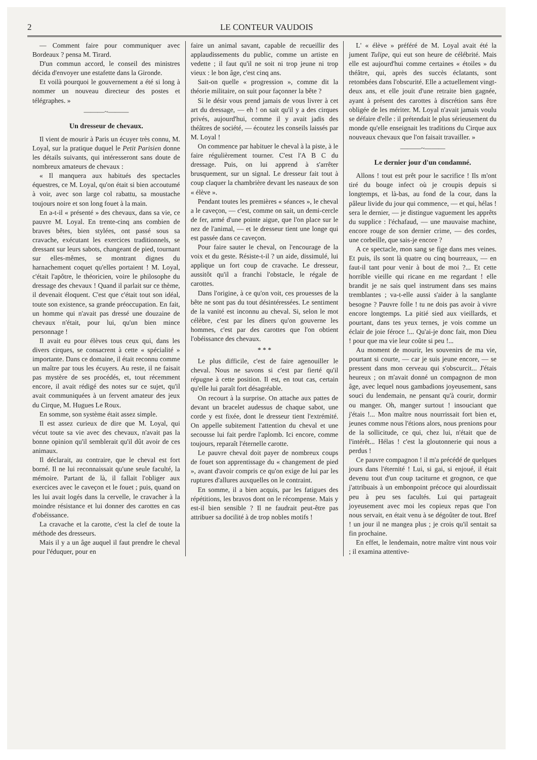2 LE CONTEUR VAUDOIS
— Comment faire pour communiquer avec Bordeaux ? pensa M. Tirard.
D'un commun accord, le conseil des ministres décida d'envoyer une estafette dans la Gironde.
Et voilà pourquoi le gouvernement a été si long à nommer un nouveau directeur des postes et télégraphes. »
———~———
Un dresseur de chevaux.
Il vient de mourir à Paris un écuyer très connu, M. Loyal, sur la pratique duquel le Petit Parisien donne les détails suivants, qui intéresseront sans doute de nombreux amateurs de chevaux :
« Il manquera aux habitués des spectacles équestres, ce M. Loyal, qu'on était si bien accoutumé à voir, avec son large col rabattu, sa moustache toujours noire et son long fouet à la main.
En a-t-il « présenté » des chevaux, dans sa vie, ce pauvre M. Loyal. En trente-cinq ans combien de braves bêtes, bien stylées, ont passé sous sa cravache, exécutant les exercices traditionnels, se dressant sur leurs sabots, changeant de pied, tournant sur elles-mêmes, se montrant dignes du harnachement coquet qu'elles portaient ! M. Loyal, c'était l'apôtre, le théoricien, voire le philosophe du dressage des chevaux ! Quand il parlait sur ce thème, il devenait éloquent. C'est que c'était tout son idéal, toute son existence, sa grande préoccupation. En fait, un homme qui n'avait pas dressé une douzaine de chevaux n'était, pour lui, qu'un bien mince personnage !
Il avait eu pour élèves tous ceux qui, dans les divers cirques, se consacrent à cette « spécialité » importante. Dans ce domaine, il était reconnu comme un maître par tous les écuyers. Au reste, il ne faisait pas mystère de ses procédés, et, tout récemment encore, il avait rédigé des notes sur ce sujet, qu'il avait communiquées à un fervent amateur des jeux du Cirque, M. Hugues Le Roux.
En somme, son système était assez simple.
Il est assez curieux de dire que M. Loyal, qui vécut toute sa vie avec des chevaux, n'avait pas la bonne opinion qu'il semblerait qu'il dût avoir de ces animaux.
Il déclarait, au contraire, que le cheval est fort borné. Il ne lui reconnaissait qu'une seule faculté, la mémoire. Partant de là, il fallait l'obliger aux exercices avec le caveçon et le fouet ; puis, quand on les lui avait logés dans la cervelle, le cravacher à la moindre résistance et lui donner des carottes en cas d'obéissance.
La cravache et la carotte, c'est la clef de toute la méthode des dresseurs.
Mais il y a un âge auquel il faut prendre le cheval pour l'éduquer, pour en
faire un animal savant, capable de recueillir des applaudissements du public, comme un artiste en vedette ; il faut qu'il ne soit ni trop jeune ni trop vieux : le bon âge, c'est cinq ans.
Sait-on quelle « progression », comme dit la théorie militaire, on suit pour façonner la bête ?
Si le désir vous prend jamais de vous livrer à cet art du dressage, — eh ! on sait qu'il y a des cirques privés, aujourd'hui, comme il y avait jadis des théâtres de société, — écoutez les conseils laissés par M. Loyal !
On commence par habituer le cheval à la piste, à le faire régulièrement tourner. C'est l'A B C du dressage. Puis, on lui apprend à s'arrêter brusquement, sur un signal. Le dresseur fait tout à coup claquer la chambrière devant les naseaux de son « élève ».
Pendant toutes les premières « séances », le cheval a le caveçon, — c'est, comme on sait, un demi-cercle de fer, armé d'une pointe aigue, que l'on place sur le nez de l'animal, — et le dresseur tient une longe qui est passée dans ce caveçon.
Pour faire sauter le cheval, on l'encourage de la voix et du geste. Résiste-t-il ? un aide, dissimulé, lui applique un fort coup de cravache. Le dresseur, aussitôt qu'il a franchi l'obstacle, le régale de carottes.
Dans l'origine, à ce qu'on voit, ces prouesses de la bête ne sont pas du tout désintéressées. Le sentiment de la vanité est inconnu au cheval. Si, selon le mot célèbre, c'est par les dîners qu'on gouverne les hommes, c'est par des carottes que l'on obtient l'obéissance des chevaux.
* * *
Le plus difficile, c'est de faire agenouiller le cheval. Nous ne savons si c'est par fierté qu'il répugne à cette position. Il est, en tout cas, certain qu'elle lui paraît fort désagréable.
On recourt à la surprise. On attache aux pattes de devant un bracelet audessus de chaque sabot, une corde y est fixée, dont le dresseur tient l'extrémité. On appelle subitement l'attention du cheval et une secousse lui fait perdre l'aplomb. Ici encore, comme toujours, reparaît l'éternelle carotte.
Le pauvre cheval doit payer de nombreux coups de fouet son apprentissage du « changement de pied », avant d'avoir compris ce qu'on exige de lui par les ruptures d'allures auxquelles on le contraint.
En somme, il a bien acquis, par les fatigues des répétitions, les bravos dont on le récompense. Mais y est-il bien sensible ? Il ne faudrait peut-être pas attribuer sa docilité à de trop nobles motifs !
L' « élève » préféré de M. Loyal avait été la jument Tulipe, qui eut son heure de célébrité. Mais elle est aujourd'hui comme certaines « étoiles » du théâtre, qui, après des succès éclatants, sont retombées dans l'obscurité. Elle a actuellement vingt-deux ans, et elle jouit d'une retraite bien gagnée, ayant à présent des carottes à discrétion sans être obligée de les mériter. M. Loyal n'avait jamais voulu se défaire d'elle : il prétendait le plus sérieusement du monde qu'elle enseignait les traditions du Cirque aux nouveaux chevaux que l'on faisait travailler. »
———~———
Le dernier jour d'un condamné.
Allons ! tout est prêt pour le sacrifice ! Ils m'ont tiré du bouge infect où je croupis depuis si longtemps, et là-bas, au fond de la cour, dans la pâleur livide du jour qui commence, — et qui, hélas ! sera le dernier, — je distingue vaguement les apprêts du supplice : l'échafaud, — une mauvaise machine, encore rouge de son dernier crime, — des cordes, une corbeille, que sais-je encore ?
A ce spectacle, mon sang se fige dans mes veines. Et puis, ils sont là quatre ou cinq bourreaux, — en faut-il tant pour venir à bout de moi ?... Et cette horrible vieille qui ricane en me regardant ! elle brandit je ne sais quel instrument dans ses mains tremblantes ; va-t-elle aussi s'aider à la sanglante besogne ? Pauvre folle ! tu ne dois pas avoir à vivre encore longtemps. La pitié sied aux vieillards, et pourtant, dans tes yeux ternes, je vois comme un éclair de joie féroce !... Qu'ai-je donc fait, mon Dieu ! pour que ma vie leur coûte si peu !...
Au moment de mourir, les souvenirs de ma vie, pourtant si courte, — car je suis jeune encore, — se pressent dans mon cerveau qui s'obscurcit... J'étais heureux ; on m'avait donné un compagnon de mon âge, avec lequel nous gambadions joyeusement, sans souci du lendemain, ne pensant qu'à courir, dormir ou manger. Oh, manger surtout ! insouciant que j'étais !... Mon maître nous nourrissait fort bien et, jeunes comme nous l'étions alors, nous prenions pour de la sollicitude, ce qui, chez lui, n'était que de l'intérêt... Hélas ! c'est la gloutonnerie qui nous a perdus !
Ce pauvre compagnon ! il m'a précédé de quelques jours dans l'éternité ! Lui, si gai, si enjoué, il était devenu tout d'un coup taciturne et grognon, ce que j'attribuais à un embonpoint précoce qui alourdissait peu à peu ses facultés. Lui qui partageait joyeusement avec moi les copieux repas que l'on nous servait, en était venu à se dégoûter de tout. Bref ! un jour il ne mangea plus ; je crois qu'il sentait sa fin prochaine.
En effet, le lendemain, notre maître vint nous voir ; il examina attentive-